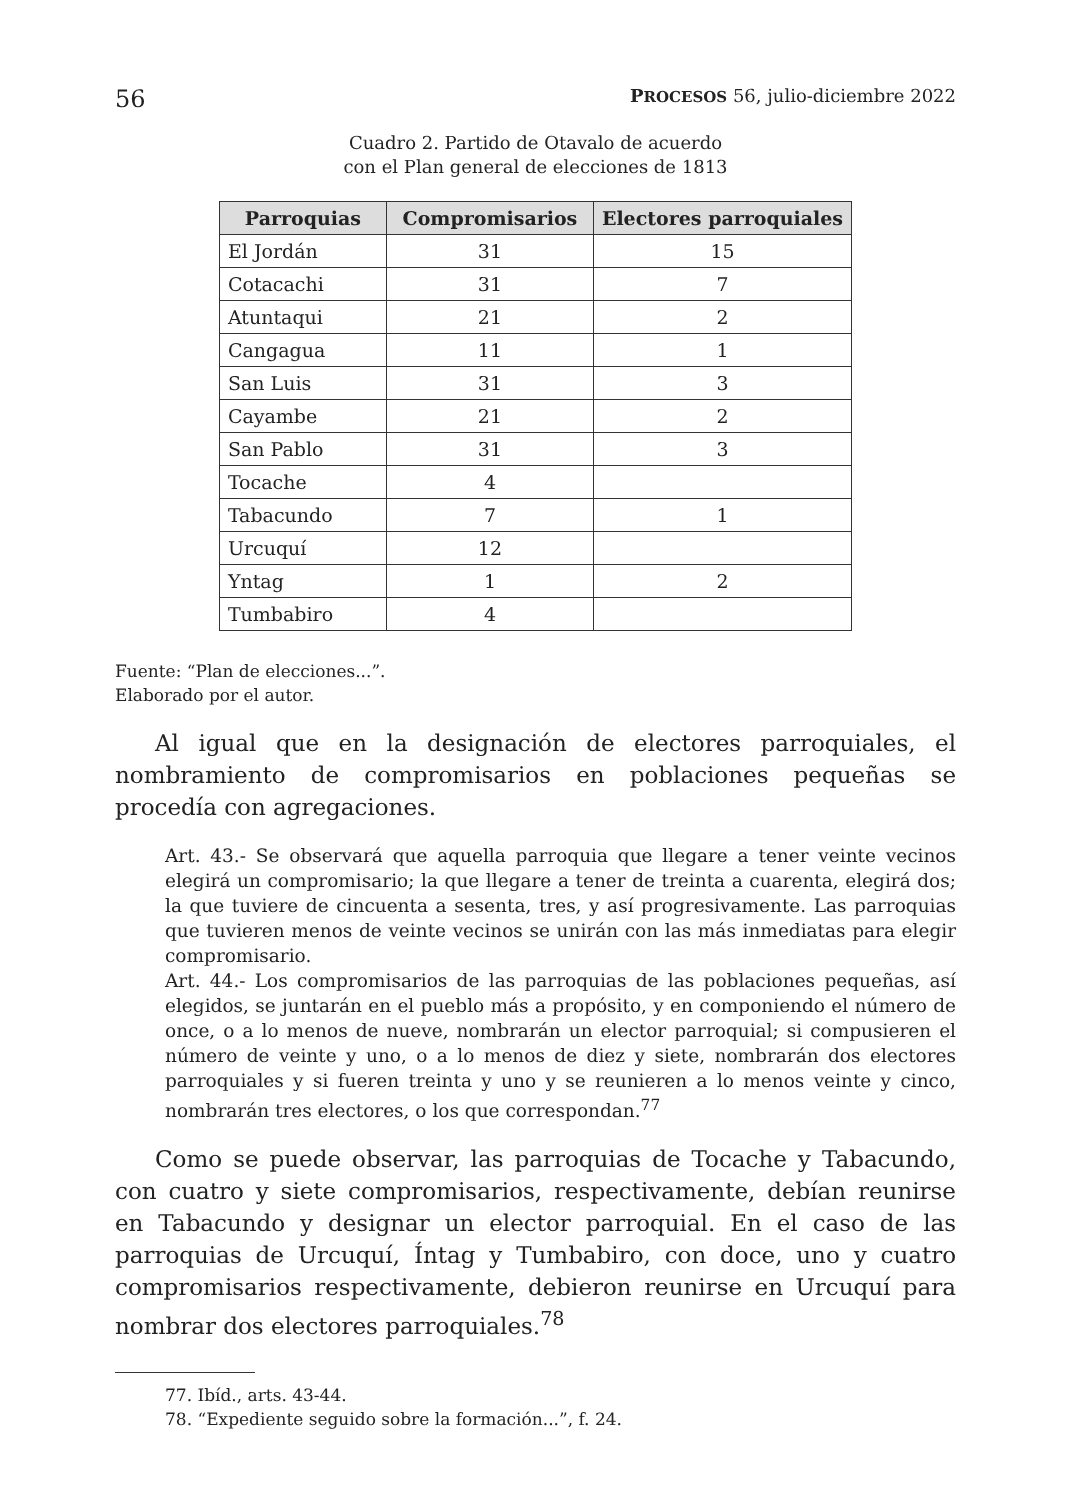56 PROCESOS 56, julio-diciembre 2022
Cuadro 2. Partido de Otavalo de acuerdo
con el Plan general de elecciones de 1813
| Parroquias | Compromisarios | Electores parroquiales |
| --- | --- | --- |
| El Jordán | 31 | 15 |
| Cotacachi | 31 | 7 |
| Atuntaqui | 21 | 2 |
| Cangagua | 11 | 1 |
| San Luis | 31 | 3 |
| Cayambe | 21 | 2 |
| San Pablo | 31 | 3 |
| Tocache | 4 | |
| Tabacundo | 7 | 1 |
| Urcuquí | 12 | |
| Yntag | 1 | 2 |
| Tumbabiro | 4 | |
Fuente: “Plan de elecciones...”.
Elaborado por el autor.
Al igual que en la designación de electores parroquiales, el nombramiento de compromisarios en poblaciones pequeñas se procedía con agregaciones.
Art. 43.- Se observará que aquella parroquia que llegare a tener veinte vecinos elegirá un compromisario; la que llegare a tener de treinta a cuarenta, elegirá dos; la que tuviere de cincuenta a sesenta, tres, y así progresivamente. Las parroquias que tuvieren menos de veinte vecinos se unirán con las más inmediatas para elegir compromisario.
Art. 44.- Los compromisarios de las parroquias de las poblaciones pequeñas, así elegidos, se juntarán en el pueblo más a propósito, y en componiendo el número de once, o a lo menos de nueve, nombrarán un elector parroquial; si compusieren el número de veinte y uno, o a lo menos de diez y siete, nombrarán dos electores parroquiales y si fueren treinta y uno y se reunieren a lo menos veinte y cinco, nombrarán tres electores, o los que correspondan.<sup>77</sup>
Como se puede observar, las parroquias de Tocache y Tabacundo, con cuatro y siete compromisarios, respectivamente, debían reunirse en Tabacundo y designar un elector parroquial. En el caso de las parroquias de Urcuquí, Íntag y Tumbabiro, con doce, uno y cuatro compromisarios respectivamente, debieron reunirse en Urcuquí para nombrar dos electores parroquiales.<sup>78</sup>
77. Ibíd., arts. 43-44.
78. “Expediente seguido sobre la formación...”, f. 24.